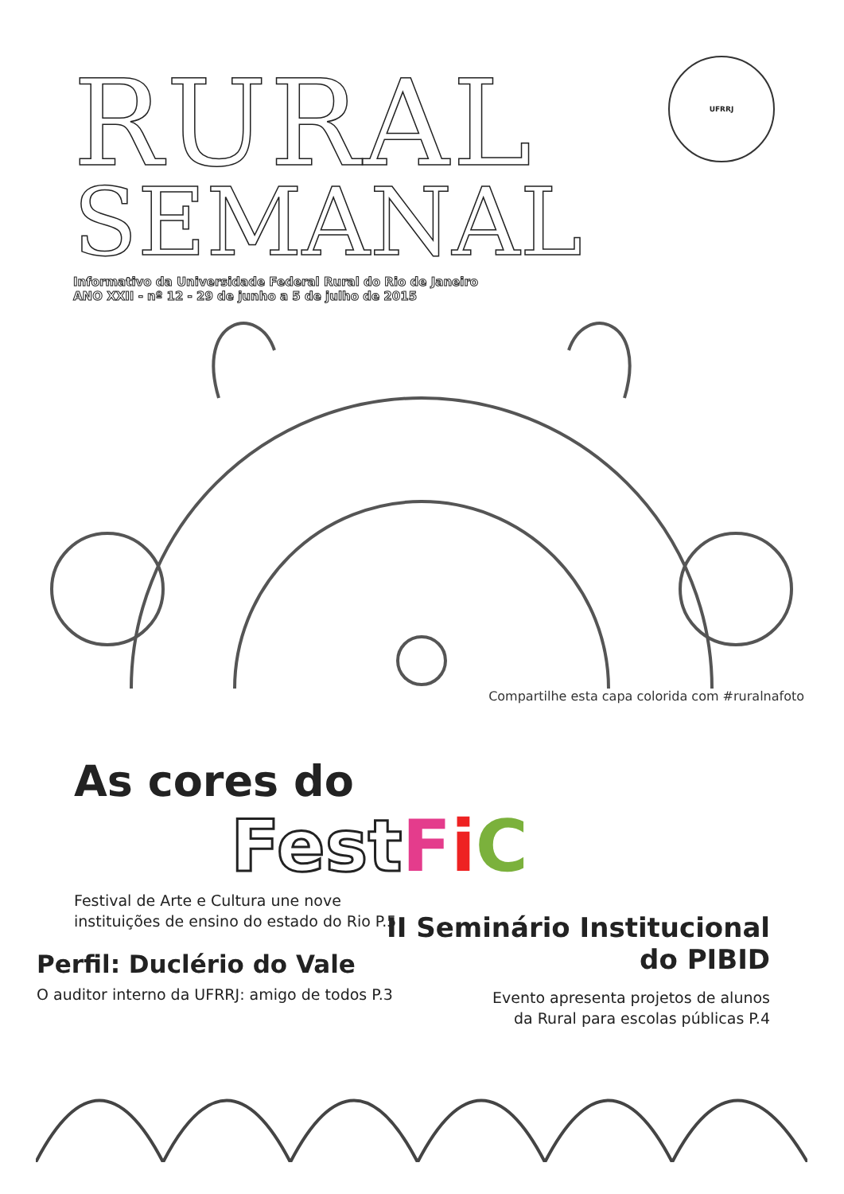RURAL
SEMANAL
UFRRJ
Informativo da Universidade Federal Rural do Rio de Janeiro
ANO XXII - nº 12 - 29 de junho a 5 de julho de 2015
Compartilhe esta capa colorida com #ruralnafoto
As cores do
FestFiC
Festival de Arte e Cultura une nove
instituições de ensino do estado do Rio P.5
II Seminário Institucional
do PIBID
Perfil: Duclério do Vale
O auditor interno da UFRRJ: amigo de todos P.3
Evento apresenta projetos de alunos
da Rural para escolas públicas P.4